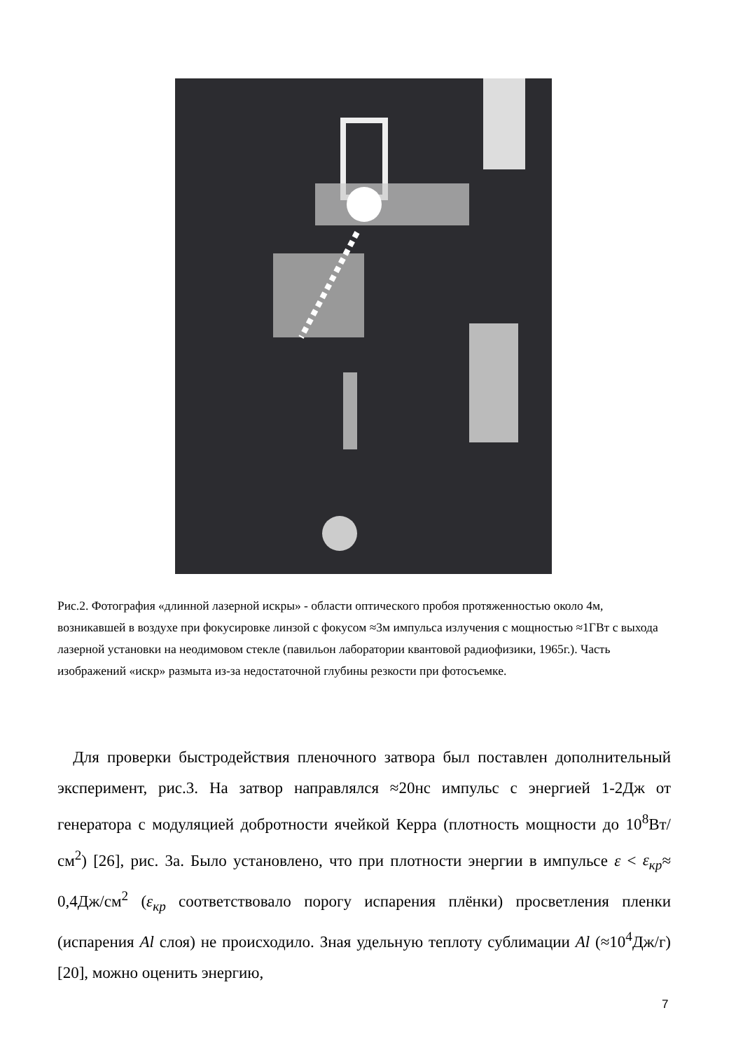Рис.2. Фотография «длинной лазерной искры» - области оптического пробоя протяженностью около 4м, возникавшей в воздухе при фокусировке линзой с фокусом ≈3м импульса излучения с мощностью ≈1ГВт с выхода лазерной установки на неодимовом стекле (павильон лаборатории квантовой радиофизики, 1965г.). Часть изображений «искр» размыта из-за недостаточной глубины резкости при фотосъемке.
Для проверки быстродействия пленочного затвора был поставлен дополнительный эксперимент, рис.3. На затвор направлялся ≈20нс импульс с энергией 1-2Дж от генератора с модуляцией добротности ячейкой Керра (плотность мощности до 10<sup>8</sup>Вт/см<sup>2</sup>) [26], рис. 3а. Было установлено, что при плотности энергии в импульсе ε < ε<sub>кр</sub>≈ 0,4Дж/см<sup>2</sup> (ε<sub>кр</sub> соответствовало порогу испарения плёнки) просветления пленки (испарения Al слоя) не происходило. Зная удельную теплоту сублимации Al (≈10<sup>4</sup>Дж/г)[20], можно оценить энергию,
7